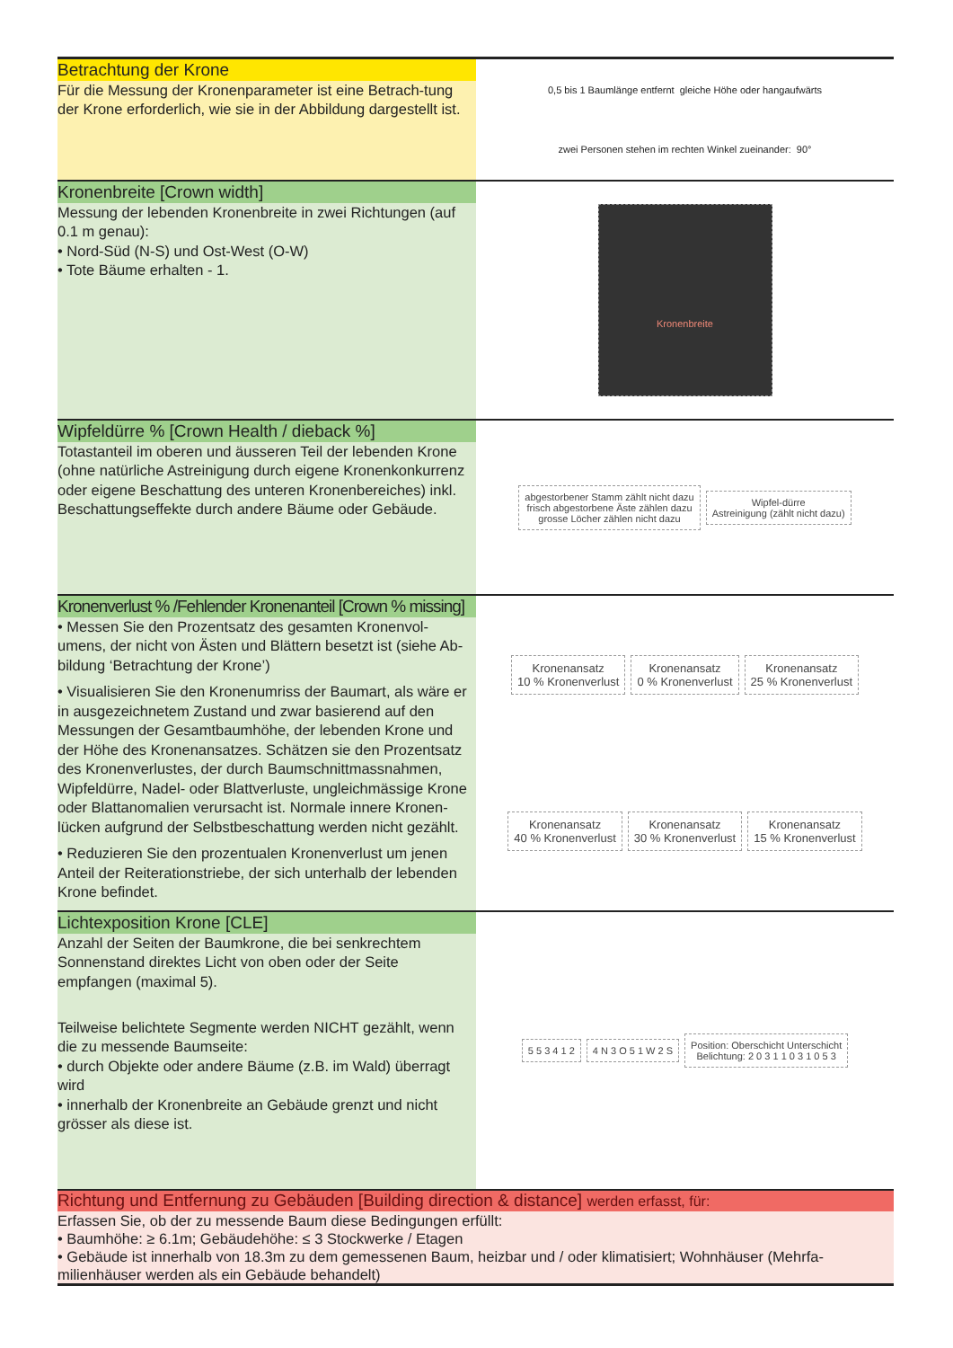Betrachtung der Krone
Für die Messung der Kronenparameter ist eine Betrach-tung der Krone erforderlich, wie sie in der Abbildung dargestellt ist.
0,5 bis 1 Baumlänge entfernt gleiche Höhe oder hangaufwärts zwei Personen stehen im rechten Winkel zueinander: 90°
Kronenbreite [Crown width]
Messung der lebenden Kronenbreite in zwei Richtungen (auf 0.1 m genau):
• Nord-Süd (N-S) und Ost-West (O-W)
• Tote Bäume erhalten - 1.
Kronenbreite
Wipfeldürre % [Crown Health / dieback %]
Totastanteil im oberen und äusseren Teil der lebenden Krone (ohne natürliche Astreinigung durch eigene Kronenkonkurrenz oder eigene Beschattung des unteren Kronenbereiches) inkl. Beschattungseffekte durch andere Bäume oder Gebäude.
abgestorbener Stamm zählt nicht dazu
frisch abgestorbene Äste zählen dazu
grosse Löcher zählen nicht dazu
Wipfel-dürre
Astreinigung (zählt nicht dazu)
Kronenverlust % /Fehlender Kronenanteil [Crown % missing]
• Messen Sie den Prozentsatz des gesamten Kronenvol-umens, der nicht von Ästen und Blättern besetzt ist (siehe Ab-bildung ‘Betrachtung der Krone’)
• Visualisieren Sie den Kronenumriss der Baumart, als wäre er in ausgezeichnetem Zustand und zwar basierend auf den Messungen der Gesamtbaumhöhe, der lebenden Krone und der Höhe des Kronenansatzes. Schätzen sie den Prozentsatz des Kronenverlustes, der durch Baumschnittmassnahmen, Wipfeldürre, Nadel- oder Blattverluste, ungleichmässige Krone oder Blattanomalien verursacht ist. Normale innere Kronen-lücken aufgrund der Selbstbeschattung werden nicht gezählt.
• Reduzieren Sie den prozentualen Kronenverlust um jenen Anteil der Reiterationstriebe, der sich unterhalb der lebenden Krone befindet.
Kronenansatz
10 % Kronenverlust
Kronenansatz
0 % Kronenverlust
Kronenansatz
25 % Kronenverlust
Kronenansatz
40 % Kronenverlust
Kronenansatz
30 % Kronenverlust
Kronenansatz
15 % Kronenverlust
Lichtexposition Krone [CLE]
Anzahl der Seiten der Baumkrone, die bei senkrechtem Sonnenstand direktes Licht von oben oder der Seite empfangen (maximal 5).
Teilweise belichtete Segmente werden NICHT gezählt, wenn die zu messende Baumseite:
• durch Objekte oder andere Bäume (z.B. im Wald) überragt wird
• innerhalb der Kronenbreite an Gebäude grenzt und nicht grösser als diese ist.
5 5 3 4 1 2
4 N 3 O 5 1 W 2 S
Position: Oberschicht Unterschicht
Belichtung: 2 0 3 1 1 0 3 1 0 5 3
Richtung und Entfernung zu Gebäuden [Building direction & distance] werden erfasst, für:
Erfassen Sie, ob der zu messende Baum diese Bedingungen erfüllt:
• Baumhöhe: ≥ 6.1m; Gebäudehöhe: ≤ 3 Stockwerke / Etagen
• Gebäude ist innerhalb von 18.3m zu dem gemessenen Baum, heizbar und / oder klimatisiert; Wohnhäuser (Mehrfa-milienhäuser werden als ein Gebäude behandelt)